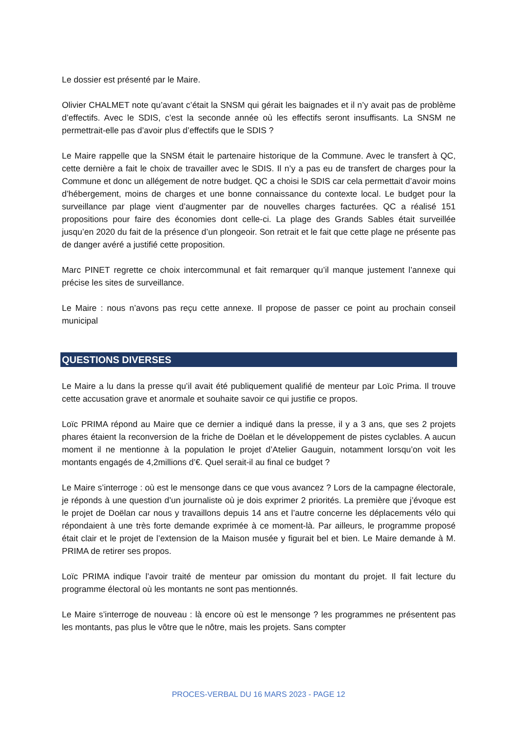Le dossier est présenté par le Maire.
Olivier CHALMET note qu’avant c’était la SNSM qui gérait les baignades et il n’y avait pas de problème d’effectifs. Avec le SDIS, c’est la seconde année où les effectifs seront insuffisants. La SNSM ne permettrait-elle pas d’avoir plus d’effectifs que le SDIS ?
Le Maire rappelle que la SNSM était le partenaire historique de la Commune. Avec le transfert à QC, cette dernière a fait le choix de travailler avec le SDIS. Il n’y a pas eu de transfert de charges pour la Commune et donc un allégement de notre budget. QC a choisi le SDIS car cela permettait d’avoir moins d’hébergement, moins de charges et une bonne connaissance du contexte local. Le budget pour la surveillance par plage vient d’augmenter par de nouvelles charges facturées. QC a réalisé 151 propositions pour faire des économies dont celle-ci. La plage des Grands Sables était surveillée jusqu’en 2020 du fait de la présence d’un plongeoir. Son retrait et le fait que cette plage ne présente pas de danger avéré a justifié cette proposition.
Marc PINET regrette ce choix intercommunal et fait remarquer qu’il manque justement l’annexe qui précise les sites de surveillance.
Le Maire : nous n’avons pas reçu cette annexe. Il propose de passer ce point au prochain conseil municipal
QUESTIONS DIVERSES
Le Maire a lu dans la presse qu’il avait été publiquement qualifié de menteur par Loïc Prima. Il trouve cette accusation grave et anormale et souhaite savoir ce qui justifie ce propos.
Loïc PRIMA répond au Maire que ce dernier a indiqué dans la presse, il y a 3 ans, que ses 2 projets phares étaient la reconversion de la friche de Doëlan et le développement de pistes cyclables. A aucun moment il ne mentionne à la population le projet d’Atelier Gauguin, notamment lorsqu’on voit les montants engagés de 4,2millions d’€. Quel serait-il au final ce budget ?
Le Maire s’interroge : où est le mensonge dans ce que vous avancez ? Lors de la campagne électorale, je réponds à une question d’un journaliste où je dois exprimer 2 priorités. La première que j’évoque est le projet de Doëlan car nous y travaillons depuis 14 ans et l’autre concerne les déplacements vélo qui répondaient à une très forte demande exprimée à ce moment-là. Par ailleurs, le programme proposé était clair et le projet de l’extension de la Maison musée y figurait bel et bien. Le Maire demande à M. PRIMA de retirer ses propos.
Loïc PRIMA indique l’avoir traité de menteur par omission du montant du projet. Il fait lecture du programme électoral où les montants ne sont pas mentionnés.
Le Maire s’interroge de nouveau : là encore où est le mensonge ? les programmes ne présentent pas les montants, pas plus le vôtre que le nôtre, mais les projets. Sans compter
PROCES-VERBAL DU 16 MARS 2023 - PAGE 12